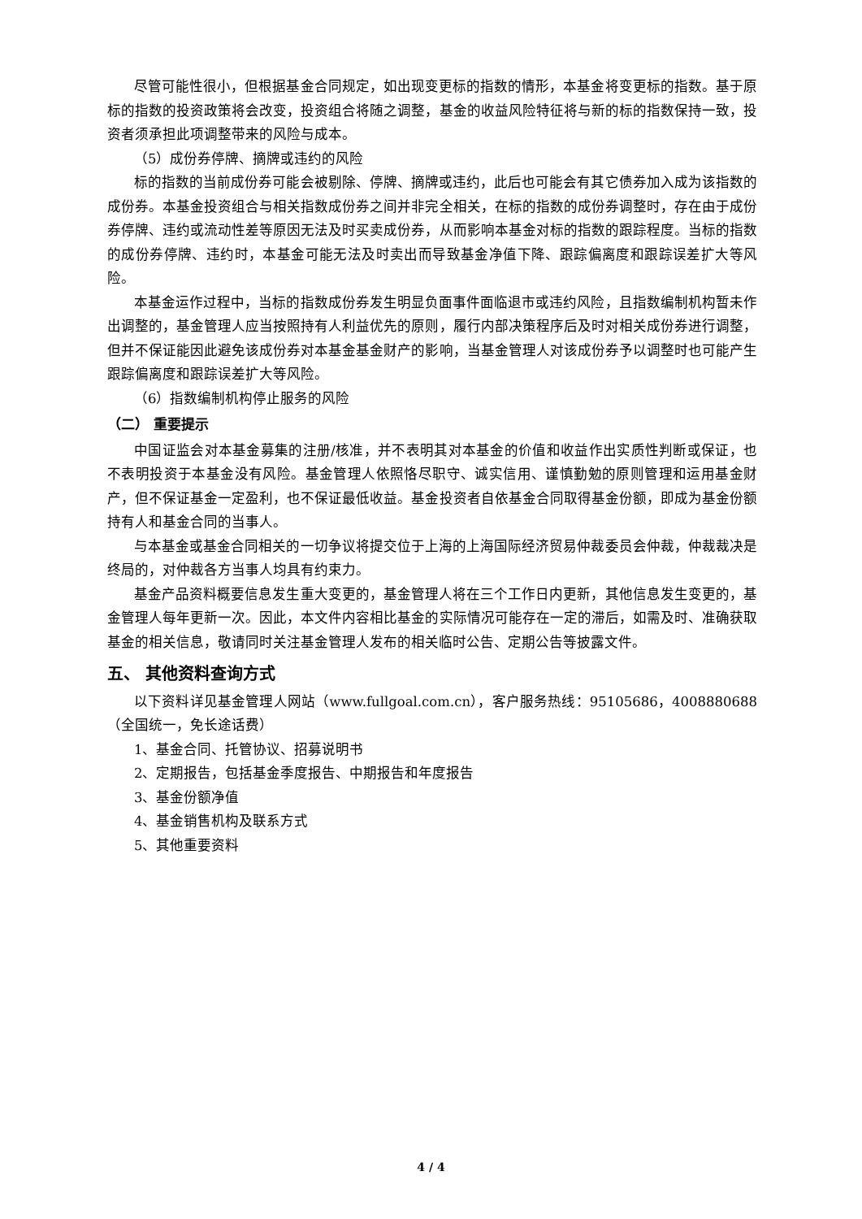尽管可能性很小，但根据基金合同规定，如出现变更标的指数的情形，本基金将变更标的指数。基于原标的指数的投资政策将会改变，投资组合将随之调整，基金的收益风险特征将与新的标的指数保持一致，投资者须承担此项调整带来的风险与成本。
（5）成份券停牌、摘牌或违约的风险
标的指数的当前成份券可能会被剔除、停牌、摘牌或违约，此后也可能会有其它债券加入成为该指数的成份券。本基金投资组合与相关指数成份券之间并非完全相关，在标的指数的成份券调整时，存在由于成份券停牌、违约或流动性差等原因无法及时买卖成份券，从而影响本基金对标的指数的跟踪程度。当标的指数的成份券停牌、违约时，本基金可能无法及时卖出而导致基金净值下降、跟踪偏离度和跟踪误差扩大等风险。
本基金运作过程中，当标的指数成份券发生明显负面事件面临退市或违约风险，且指数编制机构暂未作出调整的，基金管理人应当按照持有人利益优先的原则，履行内部决策程序后及时对相关成份券进行调整，但并不保证能因此避免该成份券对本基金基金财产的影响，当基金管理人对该成份券予以调整时也可能产生跟踪偏离度和跟踪误差扩大等风险。
（6）指数编制机构停止服务的风险
（二） 重要提示
中国证监会对本基金募集的注册/核准，并不表明其对本基金的价值和收益作出实质性判断或保证，也不表明投资于本基金没有风险。基金管理人依照恪尽职守、诚实信用、谨慎勤勉的原则管理和运用基金财产，但不保证基金一定盈利，也不保证最低收益。基金投资者自依基金合同取得基金份额，即成为基金份额持有人和基金合同的当事人。
与本基金或基金合同相关的一切争议将提交位于上海的上海国际经济贸易仲裁委员会仲裁，仲裁裁决是终局的，对仲裁各方当事人均具有约束力。
基金产品资料概要信息发生重大变更的，基金管理人将在三个工作日内更新，其他信息发生变更的，基金管理人每年更新一次。因此，本文件内容相比基金的实际情况可能存在一定的滞后，如需及时、准确获取基金的相关信息，敬请同时关注基金管理人发布的相关临时公告、定期公告等披露文件。
五、 其他资料查询方式
以下资料详见基金管理人网站（www.fullgoal.com.cn），客户服务热线：95105686，4008880688（全国统一，免长途话费）
1、基金合同、托管协议、招募说明书
2、定期报告，包括基金季度报告、中期报告和年度报告
3、基金份额净值
4、基金销售机构及联系方式
5、其他重要资料
4 / 4